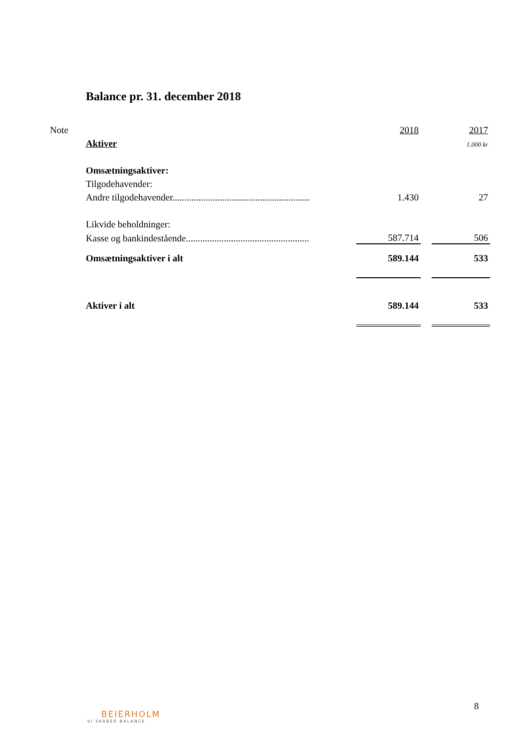Balance pr. 31. december 2018
| Note | | 2018 | | 2017 |
| | Aktiver | | | 1.000 kr |
| | Omsætningsaktiver: | | | |
| | Tilgodehavender: | | | |
| | Andre tilgodehavender.......................................................... | 1.430 | | 27 |
| | Likvide beholdninger: | | | |
| | Kasse og bankindestående.................................................... | 587.714 | | 506 |
| | Omsætningsaktiver i alt | 589.144 | | 533 |
| | Aktiver i alt | 589.144 | | 533 |
8
BEIERHOLM
VI SKABER BALANCE